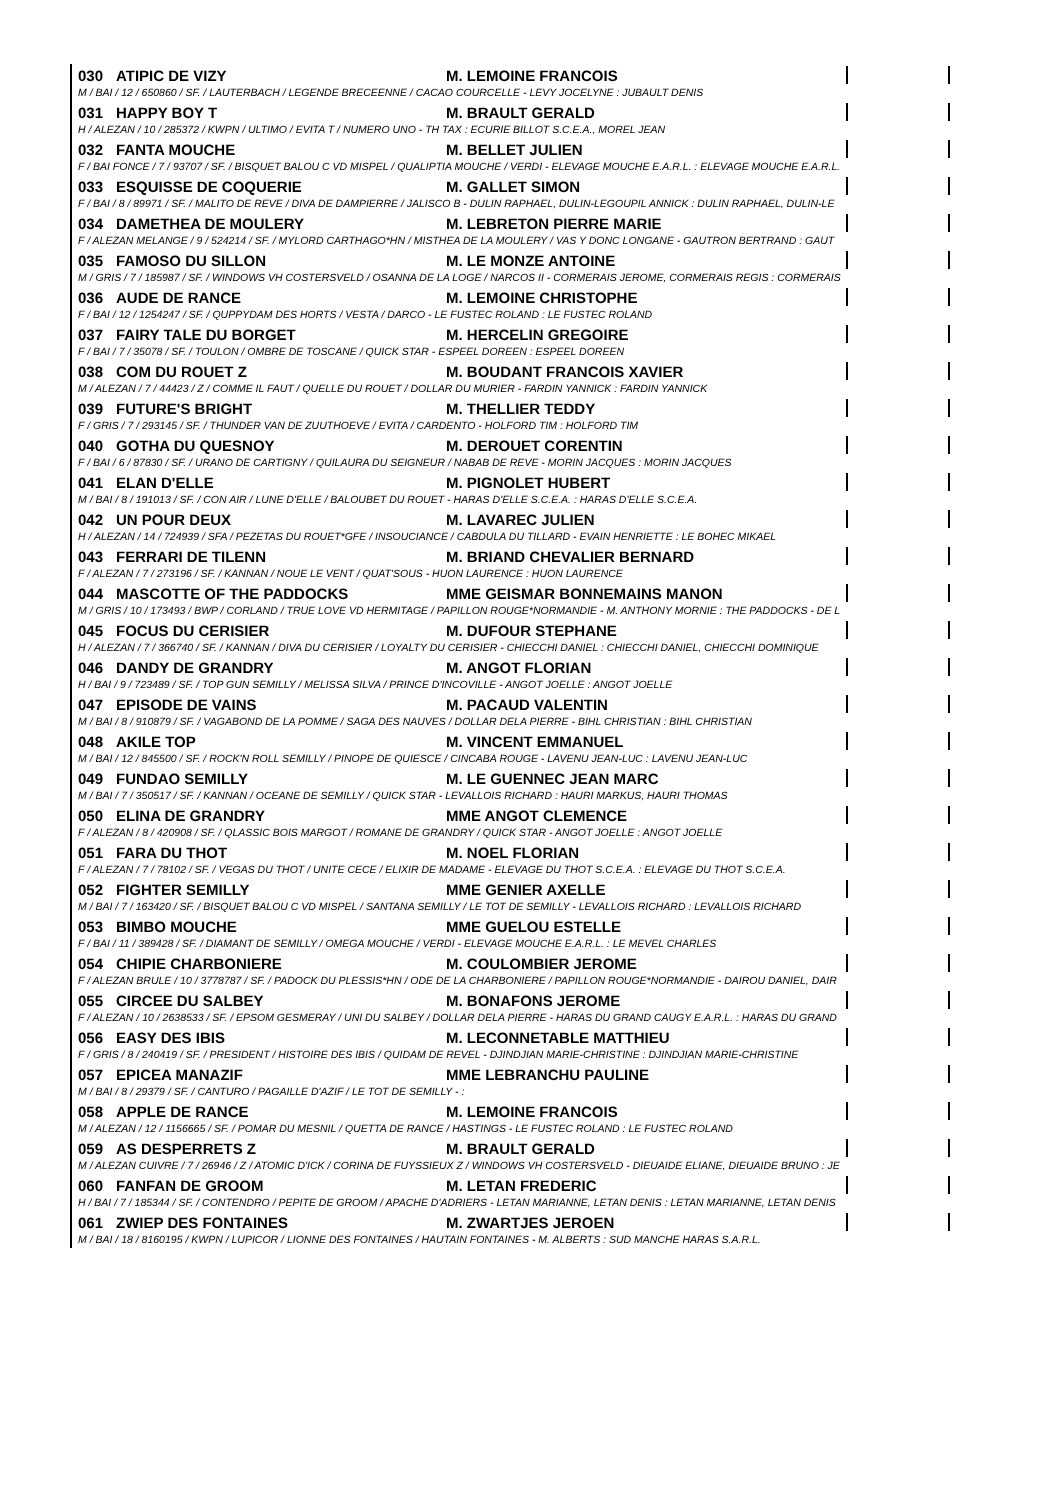030 ATIPIC DE VIZY M. LEMOINE FRANCOIS
M / BAI / 12 / 650860 / SF. / LAUTERBACH / LEGENDE BRECEENNE / CACAO COURCELLE - LEVY JOCELYNE : JUBAULT DENIS
031 HAPPY BOY T M. BRAULT GERALD
H / ALEZAN / 10 / 285372 / KWPN / ULTIMO / EVITA T / NUMERO UNO - TH TAX : ECURIE BILLOT S.C.E.A., MOREL JEAN
032 FANTA MOUCHE M. BELLET JULIEN
F / BAI FONCE / 7 / 93707 / SF. / BISQUET BALOU C VD MISPEL / QUALIPTIA MOUCHE / VERDI - ELEVAGE MOUCHE E.A.R.L. : ELEVAGE MOUCHE E.A.R.L.
033 ESQUISSE DE COQUERIE M. GALLET SIMON
F / BAI / 8 / 89971 / SF. / MALITO DE REVE / DIVA DE DAMPIERRE / JALISCO B - DULIN RAPHAEL, DULIN-LEGOUPIL ANNICK : DULIN RAPHAEL, DULIN-LE
034 DAMETHEA DE MOULERY M. LEBRETON PIERRE MARIE
F / ALEZAN MELANGE / 9 / 524214 / SF. / MYLORD CARTHAGO*HN / MISTHEA DE LA MOULERY / VAS Y DONC LONGANE - GAUTRON BERTRAND : GAUT
035 FAMOSO DU SILLON M. LE MONZE ANTOINE
M / GRIS / 7 / 185987 / SF. / WINDOWS VH COSTERSVELD / OSANNA DE LA LOGE / NARCOS II - CORMERAIS JEROME, CORMERAIS REGIS : CORMERAIS
036 AUDE DE RANCE M. LEMOINE CHRISTOPHE
F / BAI / 12 / 1254247 / SF. / QUPPYDAM DES HORTS / VESTA / DARCO - LE FUSTEC ROLAND : LE FUSTEC ROLAND
037 FAIRY TALE DU BORGET M. HERCELIN GREGOIRE
F / BAI / 7 / 35078 / SF. / TOULON / OMBRE DE TOSCANE / QUICK STAR - ESPEEL DOREEN : ESPEEL DOREEN
038 COM DU ROUET Z M. BOUDANT FRANCOIS XAVIER
M / ALEZAN / 7 / 44423 / Z / COMME IL FAUT / QUELLE DU ROUET / DOLLAR DU MURIER - FARDIN YANNICK : FARDIN YANNICK
039 FUTURE'S BRIGHT M. THELLIER TEDDY
F / GRIS / 7 / 293145 / SF. / THUNDER VAN DE ZUUTHOEVE / EVITA / CARDENTO - HOLFORD TIM : HOLFORD TIM
040 GOTHA DU QUESNOY M. DEROUET CORENTIN
F / BAI / 6 / 87830 / SF. / URANO DE CARTIGNY / QUILAURA DU SEIGNEUR / NABAB DE REVE - MORIN JACQUES : MORIN JACQUES
041 ELAN D'ELLE M. PIGNOLET HUBERT
M / BAI / 8 / 191013 / SF. / CON AIR / LUNE D'ELLE / BALOUBET DU ROUET - HARAS D'ELLE S.C.E.A. : HARAS D'ELLE S.C.E.A.
042 UN POUR DEUX M. LAVAREC JULIEN
H / ALEZAN / 14 / 724939 / SFA / PEZETAS DU ROUET*GFE / INSOUCIANCE / CABDULA DU TILLARD - EVAIN HENRIETTE : LE BOHEC MIKAEL
043 FERRARI DE TILENN M. BRIAND CHEVALIER BERNARD
F / ALEZAN / 7 / 273196 / SF. / KANNAN / NOUE LE VENT / QUAT'SOUS - HUON LAURENCE : HUON LAURENCE
044 MASCOTTE OF THE PADDOCKS MME GEISMAR BONNEMAINS MANON
M / GRIS / 10 / 173493 / BWP / CORLAND / TRUE LOVE VD HERMITAGE / PAPILLON ROUGE*NORMANDIE - M. ANTHONY MORNIE : THE PADDOCKS - DE L
045 FOCUS DU CERISIER M. DUFOUR STEPHANE
H / ALEZAN / 7 / 366740 / SF. / KANNAN / DIVA DU CERISIER / LOYALTY DU CERISIER - CHIECCHI DANIEL : CHIECCHI DANIEL, CHIECCHI DOMINIQUE
046 DANDY DE GRANDRY M. ANGOT FLORIAN
H / BAI / 9 / 723489 / SF. / TOP GUN SEMILLY / MELISSA SILVA / PRINCE D'INCOVILLE - ANGOT JOELLE : ANGOT JOELLE
047 EPISODE DE VAINS M. PACAUD VALENTIN
M / BAI / 8 / 910879 / SF. / VAGABOND DE LA POMME / SAGA DES NAUVES / DOLLAR DELA PIERRE - BIHL CHRISTIAN : BIHL CHRISTIAN
048 AKILE TOP M. VINCENT EMMANUEL
M / BAI / 12 / 845500 / SF. / ROCK'N ROLL SEMILLY / PINOPE DE QUIESCE / CINCABA ROUGE - LAVENU JEAN-LUC : LAVENU JEAN-LUC
049 FUNDAO SEMILLY M. LE GUENNEC JEAN MARC
M / BAI / 7 / 350517 / SF. / KANNAN / OCEANE DE SEMILLY / QUICK STAR - LEVALLOIS RICHARD : HAURI MARKUS, HAURI THOMAS
050 ELINA DE GRANDRY MME ANGOT CLEMENCE
F / ALEZAN / 8 / 420908 / SF. / QLASSIC BOIS MARGOT / ROMANE DE GRANDRY / QUICK STAR - ANGOT JOELLE : ANGOT JOELLE
051 FARA DU THOT M. NOEL FLORIAN
F / ALEZAN / 7 / 78102 / SF. / VEGAS DU THOT / UNITE CECE / ELIXIR DE MADAME - ELEVAGE DU THOT S.C.E.A. : ELEVAGE DU THOT S.C.E.A.
052 FIGHTER SEMILLY MME GENIER AXELLE
M / BAI / 7 / 163420 / SF. / BISQUET BALOU C VD MISPEL / SANTANA SEMILLY / LE TOT DE SEMILLY - LEVALLOIS RICHARD : LEVALLOIS RICHARD
053 BIMBO MOUCHE MME GUELOU ESTELLE
F / BAI / 11 / 389428 / SF. / DIAMANT DE SEMILLY / OMEGA MOUCHE / VERDI - ELEVAGE MOUCHE E.A.R.L. : LE MEVEL CHARLES
054 CHIPIE CHARBONIERE M. COULOMBIER JEROME
F / ALEZAN BRULE / 10 / 3778787 / SF. / PADOCK DU PLESSIS*HN / ODE DE LA CHARBONIERE / PAPILLON ROUGE*NORMANDIE - DAIROU DANIEL, DAIR
055 CIRCEE DU SALBEY M. BONAFONS JEROME
F / ALEZAN / 10 / 2638533 / SF. / EPSOM GESMERAY / UNI DU SALBEY / DOLLAR DELA PIERRE - HARAS DU GRAND CAUGY E.A.R.L. : HARAS DU GRAND
056 EASY DES IBIS M. LECONNETABLE MATTHIEU
F / GRIS / 8 / 240419 / SF. / PRESIDENT / HISTOIRE DES IBIS / QUIDAM DE REVEL - DJINDJIAN MARIE-CHRISTINE : DJINDJIAN MARIE-CHRISTINE
057 EPICEA MANAZIF MME LEBRANCHU PAULINE
M / BAI / 8 / 29379 / SF. / CANTURO / PAGAILLE D'AZIF / LE TOT DE SEMILLY - :
058 APPLE DE RANCE M. LEMOINE FRANCOIS
M / ALEZAN / 12 / 1156665 / SF. / POMAR DU MESNIL / QUETTA DE RANCE / HASTINGS - LE FUSTEC ROLAND : LE FUSTEC ROLAND
059 AS DESPERRETS Z M. BRAULT GERALD
M / ALEZAN CUIVRE / 7 / 26946 / Z / ATOMIC D'ICK / CORINA DE FUYSSIEUX Z / WINDOWS VH COSTERSVELD - DIEUAIDE ELIANE, DIEUAIDE BRUNO : JE
060 FANFAN DE GROOM M. LETAN FREDERIC
H / BAI / 7 / 185344 / SF. / CONTENDRO / PEPITE DE GROOM / APACHE D'ADRIERS - LETAN MARIANNE, LETAN DENIS : LETAN MARIANNE, LETAN DENIS
061 ZWIEP DES FONTAINES M. ZWARTJES JEROEN
M / BAI / 18 / 8160195 / KWPN / LUPICOR / LIONNE DES FONTAINES / HAUTAIN FONTAINES - M. ALBERTS : SUD MANCHE HARAS S.A.R.L.